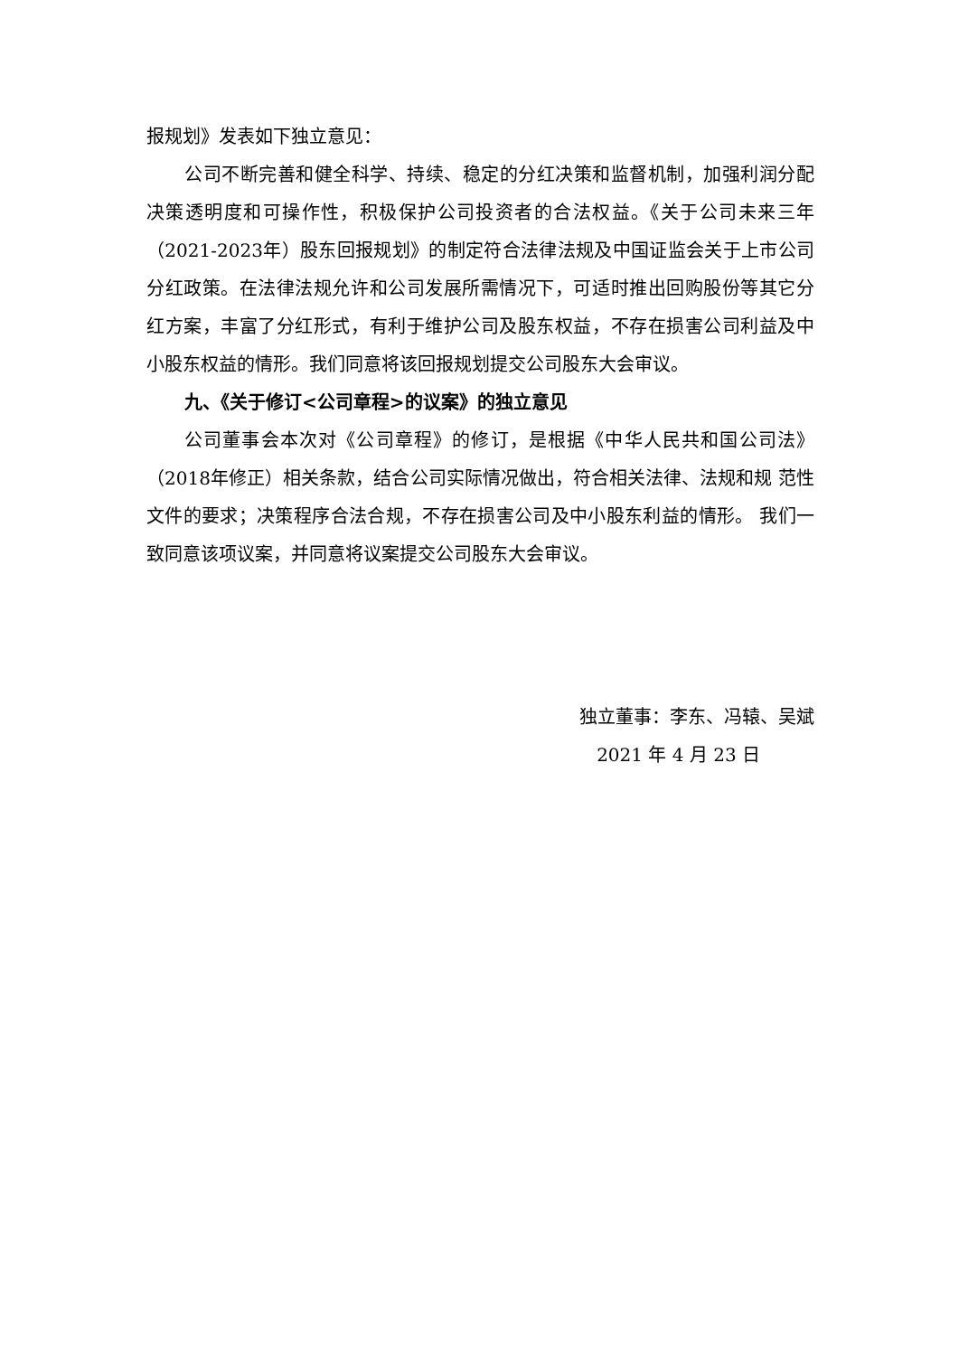报规划》发表如下独立意见：
公司不断完善和健全科学、持续、稳定的分红决策和监督机制，加强利润分配决策透明度和可操作性，积极保护公司投资者的合法权益。《关于公司未来三年（2021-2023年）股东回报规划》的制定符合法律法规及中国证监会关于上市公司分红政策。在法律法规允许和公司发展所需情况下，可适时推出回购股份等其它分红方案，丰富了分红形式，有利于维护公司及股东权益，不存在损害公司利益及中小股东权益的情形。我们同意将该回报规划提交公司股东大会审议。
九、《关于修订<公司章程>的议案》的独立意见
公司董事会本次对《公司章程》的修订，是根据《中华人民共和国公司法》（2018年修正）相关条款，结合公司实际情况做出，符合相关法律、法规和规 范性文件的要求；决策程序合法合规，不存在损害公司及中小股东利益的情形。 我们一致同意该项议案，并同意将议案提交公司股东大会审议。
独立董事：李东、冯辕、吴斌
2021 年 4 月 23 日